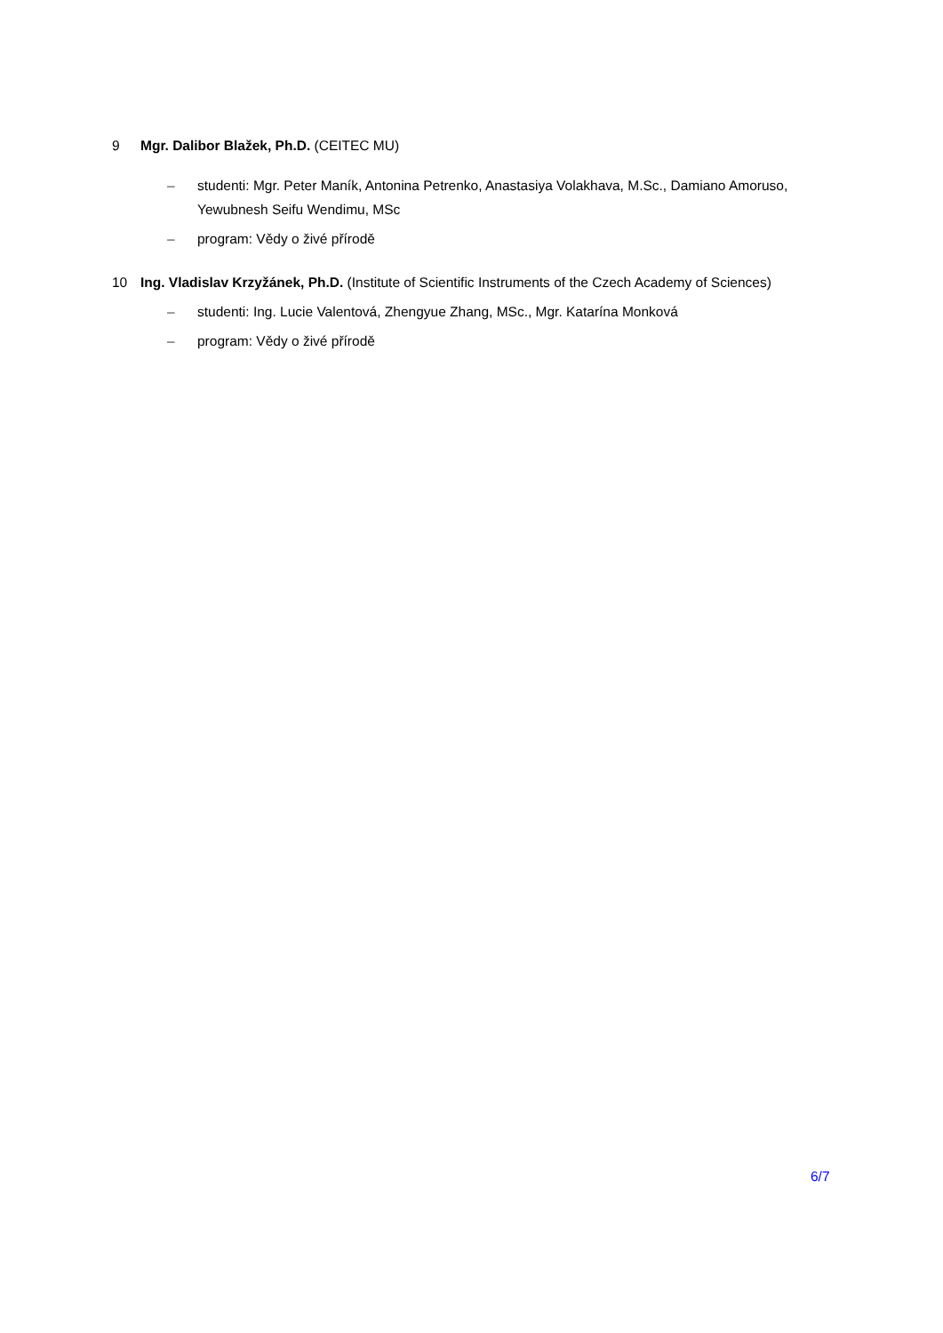9 Mgr. Dalibor Blažek, Ph.D. (CEITEC MU)
– studenti: Mgr. Peter Maník, Antonina Petrenko, Anastasiya Volakhava, M.Sc., Damiano Amoruso, Yewubnesh Seifu Wendimu, MSc
– program: Vědy o živé přírodě
10 Ing. Vladislav Krzyžánek, Ph.D. (Institute of Scientific Instruments of the Czech Academy of Sciences)
– studenti: Ing. Lucie Valentová, Zhengyue Zhang, MSc., Mgr. Katarína Monková
– program: Vědy o živé přírodě
6/7